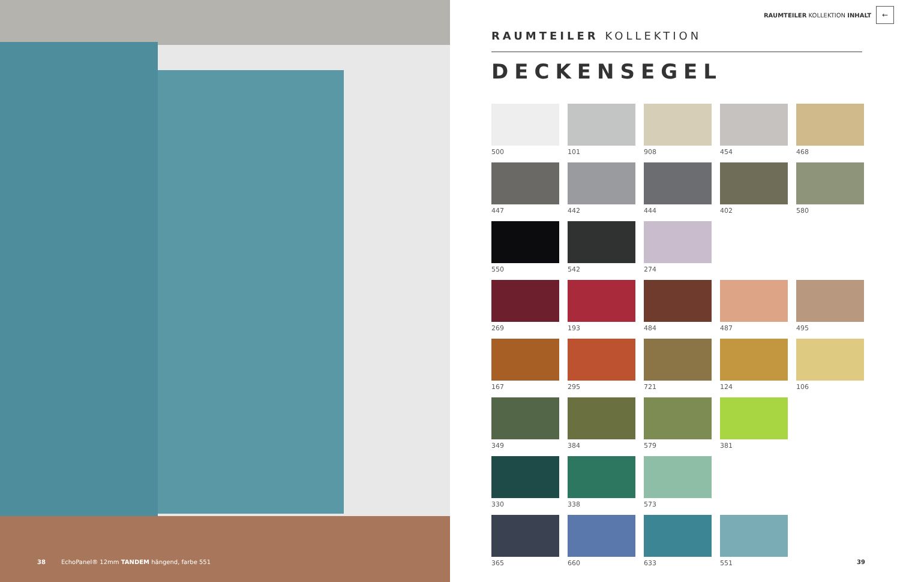38 EchoPanel® 12mm TANDEM hängend, farbe 551
RAUMTEILER KOLLEKTION INHALT
←
RAUMTEILER KOLLEKTION
DECKENSEGEL
500
101
908
454
468
447
442
444
402
580
550
542
274
269
193
484
487
495
167
295
721
124
106
349
384
579
381
330
338
573
365
660
633
551
39